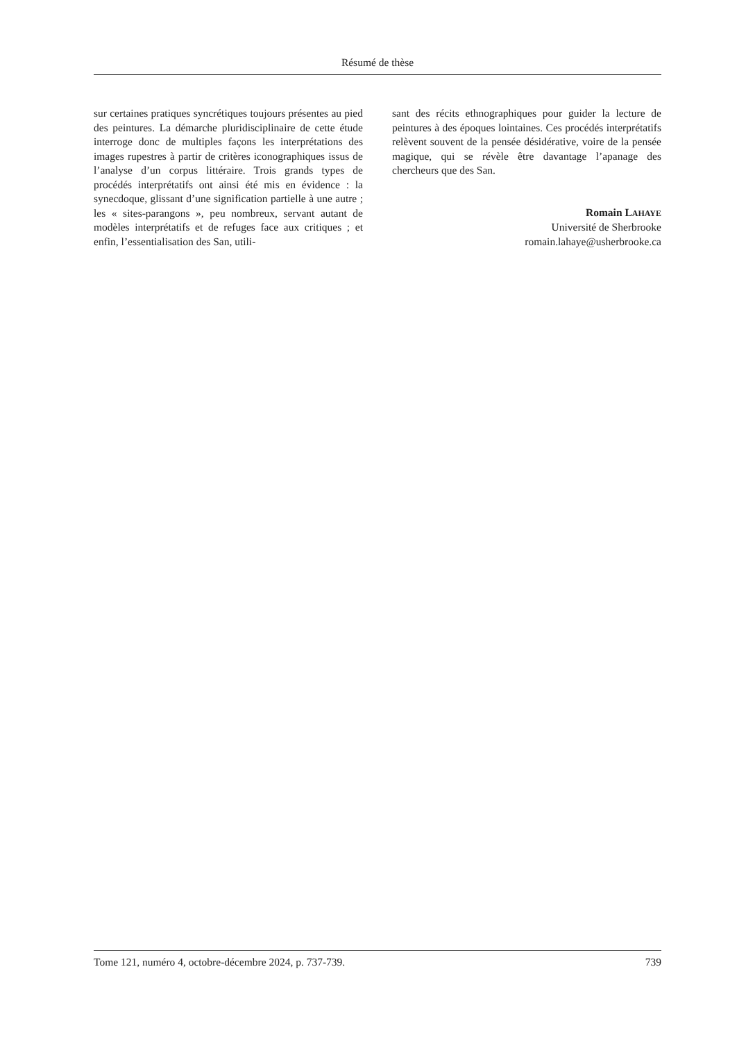Résumé de thèse
sur certaines pratiques syncrétiques toujours présentes au pied des peintures. La démarche pluridisciplinaire de cette étude interroge donc de multiples façons les interprétations des images rupestres à partir de critères iconographiques issus de l’analyse d’un corpus littéraire. Trois grands types de procédés interprétatifs ont ainsi été mis en évidence : la synecdoque, glissant d’une signification partielle à une autre ; les « sites-parangons », peu nombreux, servant autant de modèles interprétatifs et de refuges face aux critiques ; et enfin, l’essentialisation des San, utili-
sant des récits ethnographiques pour guider la lecture de peintures à des époques lointaines. Ces procédés interprétatifs relèvent souvent de la pensée désidérative, voire de la pensée magique, qui se révèle être davantage l’apanage des chercheurs que des San.
Romain LAHAYE
Université de Sherbrooke
romain.lahaye@usherbrooke.ca
Tome 121, numéro 4, octobre-décembre 2024, p. 737-739. 739